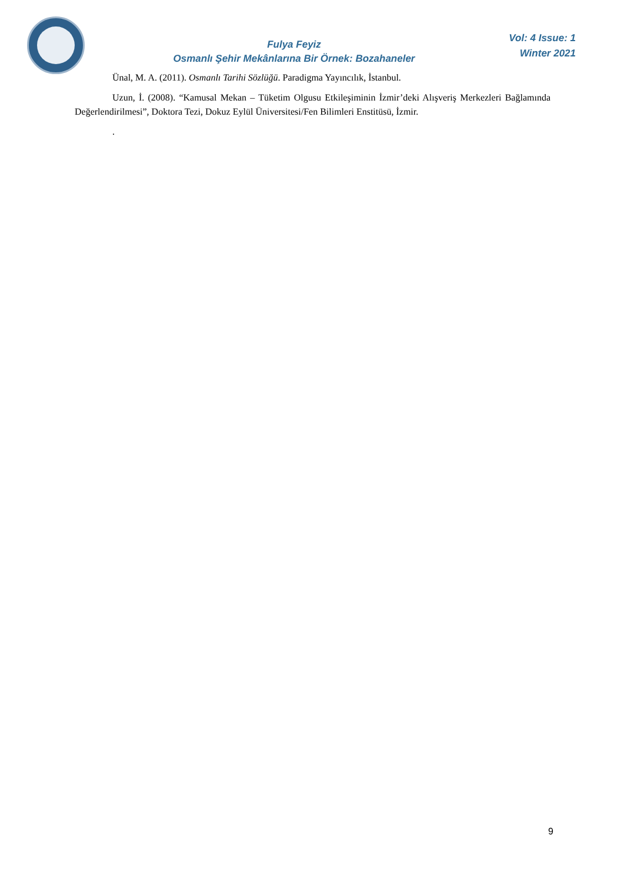Fulya Feyiz
Osmanlı Şehir Mekânlarına Bir Örnek: Bozahaneler
Vol: 4 Issue: 1
Winter 2021
Ünal, M. A. (2011). Osmanlı Tarihi Sözlüğü. Paradigma Yayıncılık, İstanbul.
Uzun, İ. (2008). “Kamusal Mekan – Tüketim Olgusu Etkileşiminin İzmir’deki Alışveriş Merkezleri Bağlamında Değerlendirilmesi”, Doktora Tezi, Dokuz Eylül Üniversitesi/Fen Bilimleri Enstitüsü, İzmir.
.
9